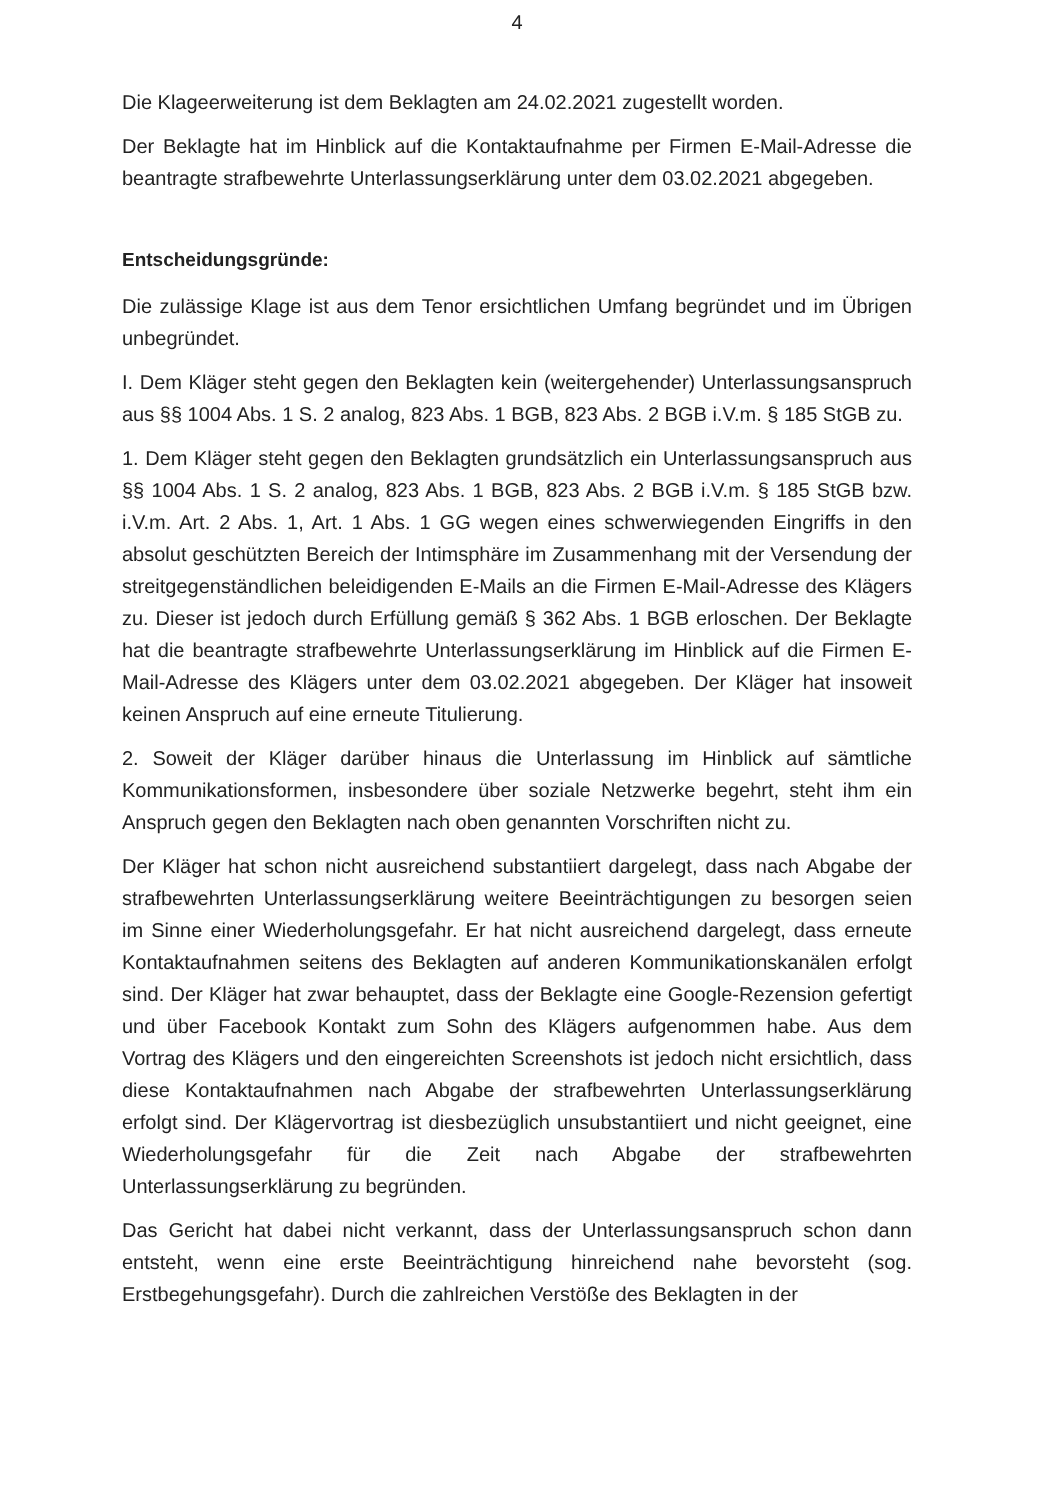4
Die Klageerweiterung ist dem Beklagten am 24.02.2021 zugestellt worden.
Der Beklagte hat im Hinblick auf die Kontaktaufnahme per Firmen E-Mail-Adresse die beantragte strafbewehrte Unterlassungserklärung unter dem 03.02.2021 abgegeben.
Entscheidungsgründe:
Die zulässige Klage ist aus dem Tenor ersichtlichen Umfang begründet und im Übrigen unbegründet.
I. Dem Kläger steht gegen den Beklagten kein (weitergehender) Unterlassungsanspruch aus §§ 1004 Abs. 1 S. 2 analog, 823 Abs. 1 BGB, 823 Abs. 2 BGB i.V.m. § 185 StGB zu.
1. Dem Kläger steht gegen den Beklagten grundsätzlich ein Unterlassungsanspruch aus §§ 1004 Abs. 1 S. 2 analog, 823 Abs. 1 BGB, 823 Abs. 2 BGB i.V.m. § 185 StGB bzw. i.V.m. Art. 2 Abs. 1, Art. 1 Abs. 1 GG wegen eines schwerwiegenden Eingriffs in den absolut geschützten Bereich der Intimsphäre im Zusammenhang mit der Versendung der streitgegenständlichen beleidigenden E-Mails an die Firmen E-Mail-Adresse des Klägers zu. Dieser ist jedoch durch Erfüllung gemäß § 362 Abs. 1 BGB erloschen. Der Beklagte hat die beantragte strafbewehrte Unterlassungserklärung im Hinblick auf die Firmen E-Mail-Adresse des Klägers unter dem 03.02.2021 abgegeben. Der Kläger hat insoweit keinen Anspruch auf eine erneute Titulierung.
2. Soweit der Kläger darüber hinaus die Unterlassung im Hinblick auf sämtliche Kommunikationsformen, insbesondere über soziale Netzwerke begehrt, steht ihm ein Anspruch gegen den Beklagten nach oben genannten Vorschriften nicht zu.
Der Kläger hat schon nicht ausreichend substantiiert dargelegt, dass nach Abgabe der strafbewehrten Unterlassungserklärung weitere Beeinträchtigungen zu besorgen seien im Sinne einer Wiederholungsgefahr. Er hat nicht ausreichend dargelegt, dass erneute Kontaktaufnahmen seitens des Beklagten auf anderen Kommunikationskanälen erfolgt sind. Der Kläger hat zwar behauptet, dass der Beklagte eine Google-Rezension gefertigt und über Facebook Kontakt zum Sohn des Klägers aufgenommen habe. Aus dem Vortrag des Klägers und den eingereichten Screenshots ist jedoch nicht ersichtlich, dass diese Kontaktaufnahmen nach Abgabe der strafbewehrten Unterlassungserklärung erfolgt sind. Der Klägervortrag ist diesbezüglich unsubstantiiert und nicht geeignet, eine Wiederholungsgefahr für die Zeit nach Abgabe der strafbewehrten Unterlassungserklärung zu begründen.
Das Gericht hat dabei nicht verkannt, dass der Unterlassungsanspruch schon dann entsteht, wenn eine erste Beeinträchtigung hinreichend nahe bevorsteht (sog. Erstbegehungsgefahr). Durch die zahlreichen Verstöße des Beklagten in der